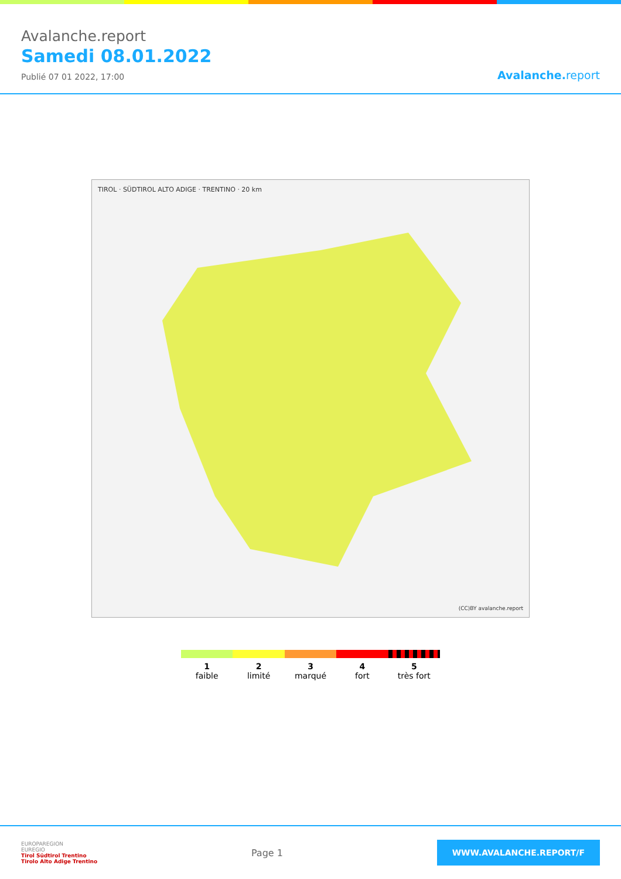Avalanche.report
Samedi 08.01.2022
Publié 07 01 2022, 17:00
Avalanche. report
TIROL · SÜDTIROL ALTO ADIGE · TRENTINO · 20 km
(CC)BY avalanche.report
1
faible
2
limité
3
marqué
4
fort
5
très fort
EUROPAREGION
EUREGIO
Tirol Südtirol Trentino
Tirolo Alto Adige Trentino
Page 1
WWW.AVALANCHE.REPORT/F